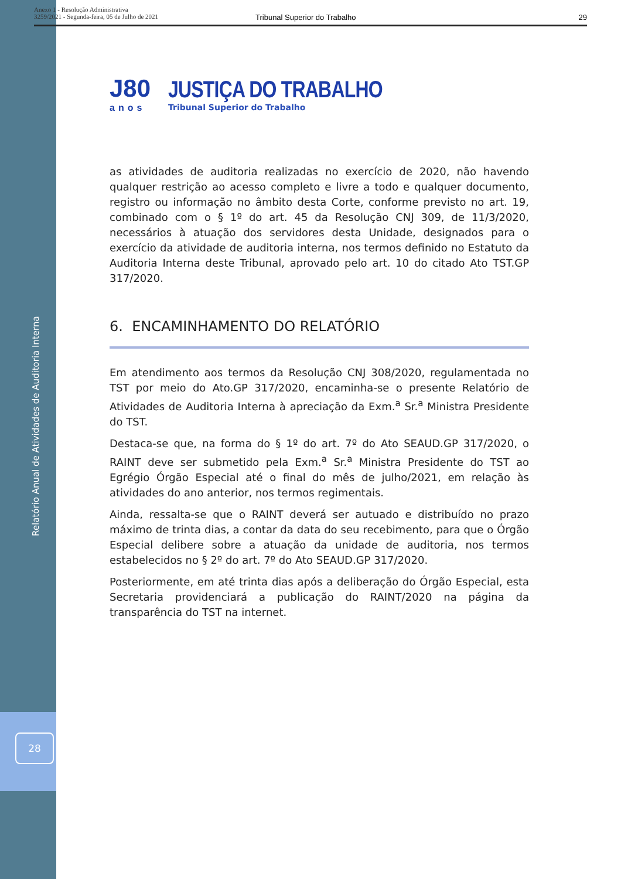Anexo 1 - Resolução Administrativa
3259/2021 - Segunda-feira, 05 de Julho de 2021
Tribunal Superior do Trabalho 29
Relatório Anual de Atividades de Auditoria Interna
28
J80
anos
JUSTIÇA DO TRABALHO
Tribunal Superior do Trabalho
as atividades de auditoria realizadas no exercício de 2020, não havendo qualquer restrição ao acesso completo e livre a todo e qualquer documento, registro ou informação no âmbito desta Corte, conforme previsto no art. 19, combinado com o § 1º do art. 45 da Resolução CNJ 309, de 11/3/2020, necessários à atuação dos servidores desta Unidade, designados para o exercício da atividade de auditoria interna, nos termos definido no Estatuto da Auditoria Interna deste Tribunal, aprovado pelo art. 10 do citado Ato TST.GP 317/2020.
6. ENCAMINHAMENTO DO RELATÓRIO
Em atendimento aos termos da Resolução CNJ 308/2020, regulamentada no TST por meio do Ato.GP 317/2020, encaminha-se o presente Relatório de Atividades de Auditoria Interna à apreciação da Exm.<sup>a</sup> Sr.<sup>a</sup> Ministra Presidente do TST.
Destaca-se que, na forma do § 1º do art. 7º do Ato SEAUD.GP 317/2020, o RAINT deve ser submetido pela Exm.<sup>a</sup> Sr.<sup>a</sup> Ministra Presidente do TST ao Egrégio Órgão Especial até o final do mês de julho/2021, em relação às atividades do ano anterior, nos termos regimentais.
Ainda, ressalta-se que o RAINT deverá ser autuado e distribuído no prazo máximo de trinta dias, a contar da data do seu recebimento, para que o Órgão Especial delibere sobre a atuação da unidade de auditoria, nos termos estabelecidos no § 2º do art. 7º do Ato SEAUD.GP 317/2020.
Posteriormente, em até trinta dias após a deliberação do Órgão Especial, esta Secretaria providenciará a publicação do RAINT/2020 na página da transparência do TST na internet.